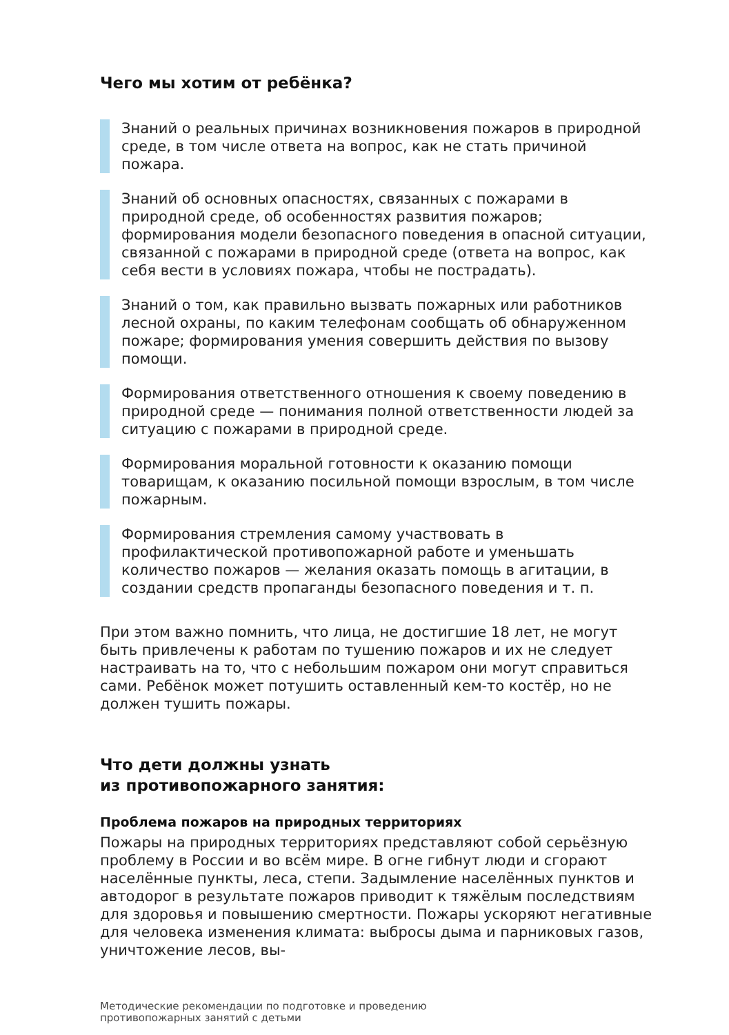Чего мы хотим от ребёнка?
Знаний о реальных причинах возникновения пожаров в природной среде, в том числе ответа на вопрос, как не стать причиной пожара.
Знаний об основных опасностях, связанных с пожарами в природной среде, об особенностях развития пожаров; формирования модели безопасного поведения в опасной ситуации, связанной с пожарами в природной среде (ответа на вопрос, как себя вести в условиях пожара, чтобы не пострадать).
Знаний о том, как правильно вызвать пожарных или работников лесной охраны, по каким телефонам сообщать об обнаруженном пожаре; формирования умения совершить действия по вызову помощи.
Формирования ответственного отношения к своему поведению в природной среде — понимания полной ответственности людей за ситуацию с пожарами в природной среде.
Формирования моральной готовности к оказанию помощи товарищам, к оказанию посильной помощи взрослым, в том числе пожарным.
Формирования стремления самому участвовать в профилактической противопожарной работе и уменьшать количество пожаров — желания оказать помощь в агитации, в создании средств пропаганды безопасного поведения и т. п.
При этом важно помнить, что лица, не достигшие 18 лет, не могут быть привлечены к работам по тушению пожаров и их не следует настраивать на то, что с небольшим пожаром они могут справиться сами. Ребёнок может потушить оставленный кем-то костёр, но не должен тушить пожары.
Что дети должны узнать
из противопожарного занятия:
Проблема пожаров на природных территориях
Пожары на природных территориях представляют собой серьёзную проблему в России и во всём мире. В огне гибнут люди и сгорают населённые пункты, леса, степи. Задымление населённых пунктов и автодорог в результате пожаров приводит к тяжёлым последствиям для здоровья и повышению смертности. Пожары ускоряют негативные для человека изменения климата: выбросы дыма и парниковых газов, уничтожение лесов, вы-
Методические рекомендации по подготовке и проведению
противопожарных занятий с детьми